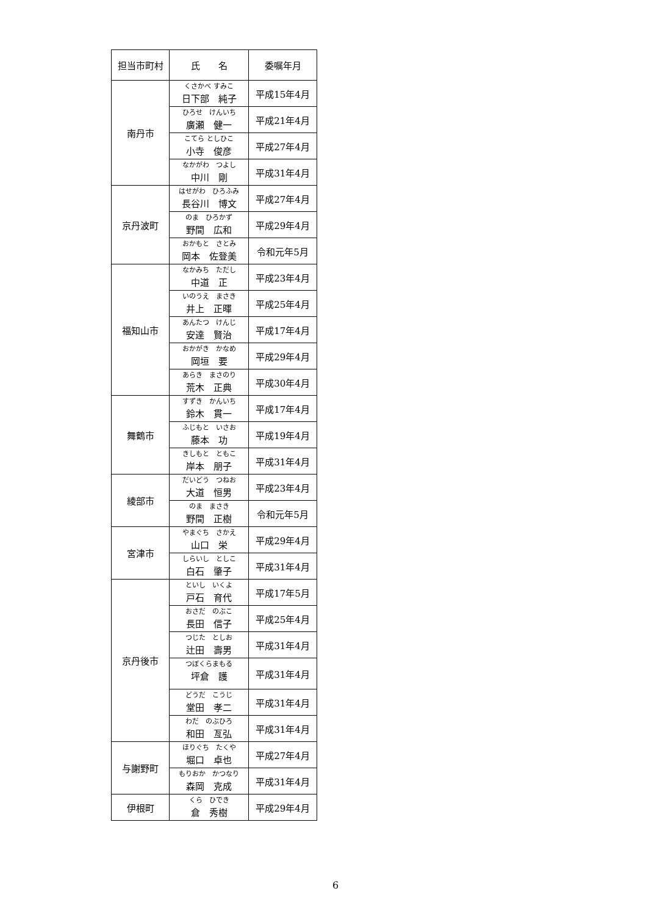| 担当市町村 | 氏 名 | 委嘱年月 |
| --- | --- | --- |
| 南丹市 | くさかべ すみこ 日下部 純子 | 平成15年4月 |
| | ひろせ けんいち 廣瀬 健一 | 平成21年4月 |
| | こてら としひこ 小寺 俊彦 | 平成27年4月 |
| | なかがわ つよし 中川 剛 | 平成31年4月 |
| 京丹波町 | はせがわ ひろふみ 長谷川 博文 | 平成27年4月 |
| | のま ひろかず 野間 広和 | 平成29年4月 |
| | おかもと さとみ 岡本 佐登美 | 令和元年5月 |
| 福知山市 | なかみち ただし 中道 正 | 平成23年4月 |
| | いのうえ まさき 井上 正暉 | 平成25年4月 |
| | あんたつ けんじ 安達 賢治 | 平成17年4月 |
| | おかがき かなめ 岡垣 要 | 平成29年4月 |
| | あらき まさのり 荒木 正典 | 平成30年4月 |
| 舞鶴市 | すずき かんいち 鈴木 貫一 | 平成17年4月 |
| | ふじもと いさお 藤本 功 | 平成19年4月 |
| | きしもと ともこ 岸本 朋子 | 平成31年4月 |
| 綾部市 | だいどう つねお 大道 恒男 | 平成23年4月 |
| | のま まさき 野間 正樹 | 令和元年5月 |
| 宮津市 | やまぐち さかえ 山口 栄 | 平成29年4月 |
| | しらいし としこ 白石 肇子 | 平成31年4月 |
| 京丹後市 | といし いくよ 戸石 育代 | 平成17年5月 |
| | おさだ のぶこ 長田 信子 | 平成25年4月 |
| | つじた としお 辻田 壽男 | 平成31年4月 |
| | つぼくらまもる 坪倉 護 | 平成31年4月 |
| | どうだ こうじ 堂田 孝二 | 平成31年4月 |
| | わだ のぶひろ 和田 亙弘 | 平成31年4月 |
| 与謝野町 | ほりぐち たくや 堀口 卓也 | 平成27年4月 |
| | もりおか かつなり 森岡 克成 | 平成31年4月 |
| 伊根町 | くら ひでき 倉 秀樹 | 平成29年4月 |
6